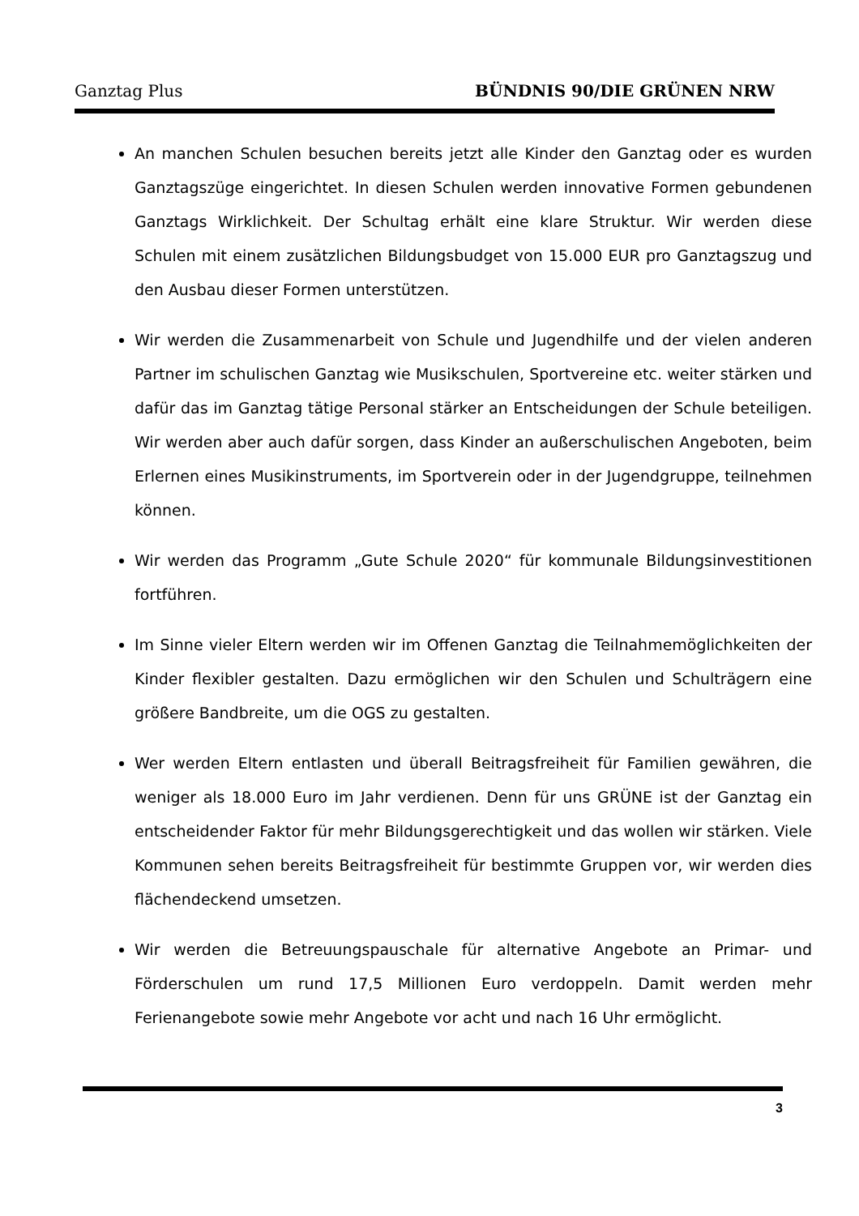Ganztag Plus BÜNDNIS 90/DIE GRÜNEN NRW
An manchen Schulen besuchen bereits jetzt alle Kinder den Ganztag oder es wurden Ganztagszüge eingerichtet. In diesen Schulen werden innovative Formen gebundenen Ganztags Wirklichkeit. Der Schultag erhält eine klare Struktur. Wir werden diese Schulen mit einem zusätzlichen Bildungsbudget von 15.000 EUR pro Ganztagszug und den Ausbau dieser Formen unterstützen.
Wir werden die Zusammenarbeit von Schule und Jugendhilfe und der vielen anderen Partner im schulischen Ganztag wie Musikschulen, Sportvereine etc. weiter stärken und dafür das im Ganztag tätige Personal stärker an Entscheidungen der Schule beteiligen. Wir werden aber auch dafür sorgen, dass Kinder an außerschulischen Angeboten, beim Erlernen eines Musikinstruments, im Sportverein oder in der Jugendgruppe, teilnehmen können.
Wir werden das Programm „Gute Schule 2020“ für kommunale Bildungsinvestitionen fortführen.
Im Sinne vieler Eltern werden wir im Offenen Ganztag die Teilnahmemöglichkeiten der Kinder flexibler gestalten. Dazu ermöglichen wir den Schulen und Schulträgern eine größere Bandbreite, um die OGS zu gestalten.
Wer werden Eltern entlasten und überall Beitragsfreiheit für Familien gewähren, die weniger als 18.000 Euro im Jahr verdienen. Denn für uns GRÜNE ist der Ganztag ein entscheidender Faktor für mehr Bildungsgerechtigkeit und das wollen wir stärken. Viele Kommunen sehen bereits Beitragsfreiheit für bestimmte Gruppen vor, wir werden dies flächendeckend umsetzen.
Wir werden die Betreuungspauschale für alternative Angebote an Primar- und Förderschulen um rund 17,5 Millionen Euro verdoppeln. Damit werden mehr Ferienangebote sowie mehr Angebote vor acht und nach 16 Uhr ermöglicht.
3